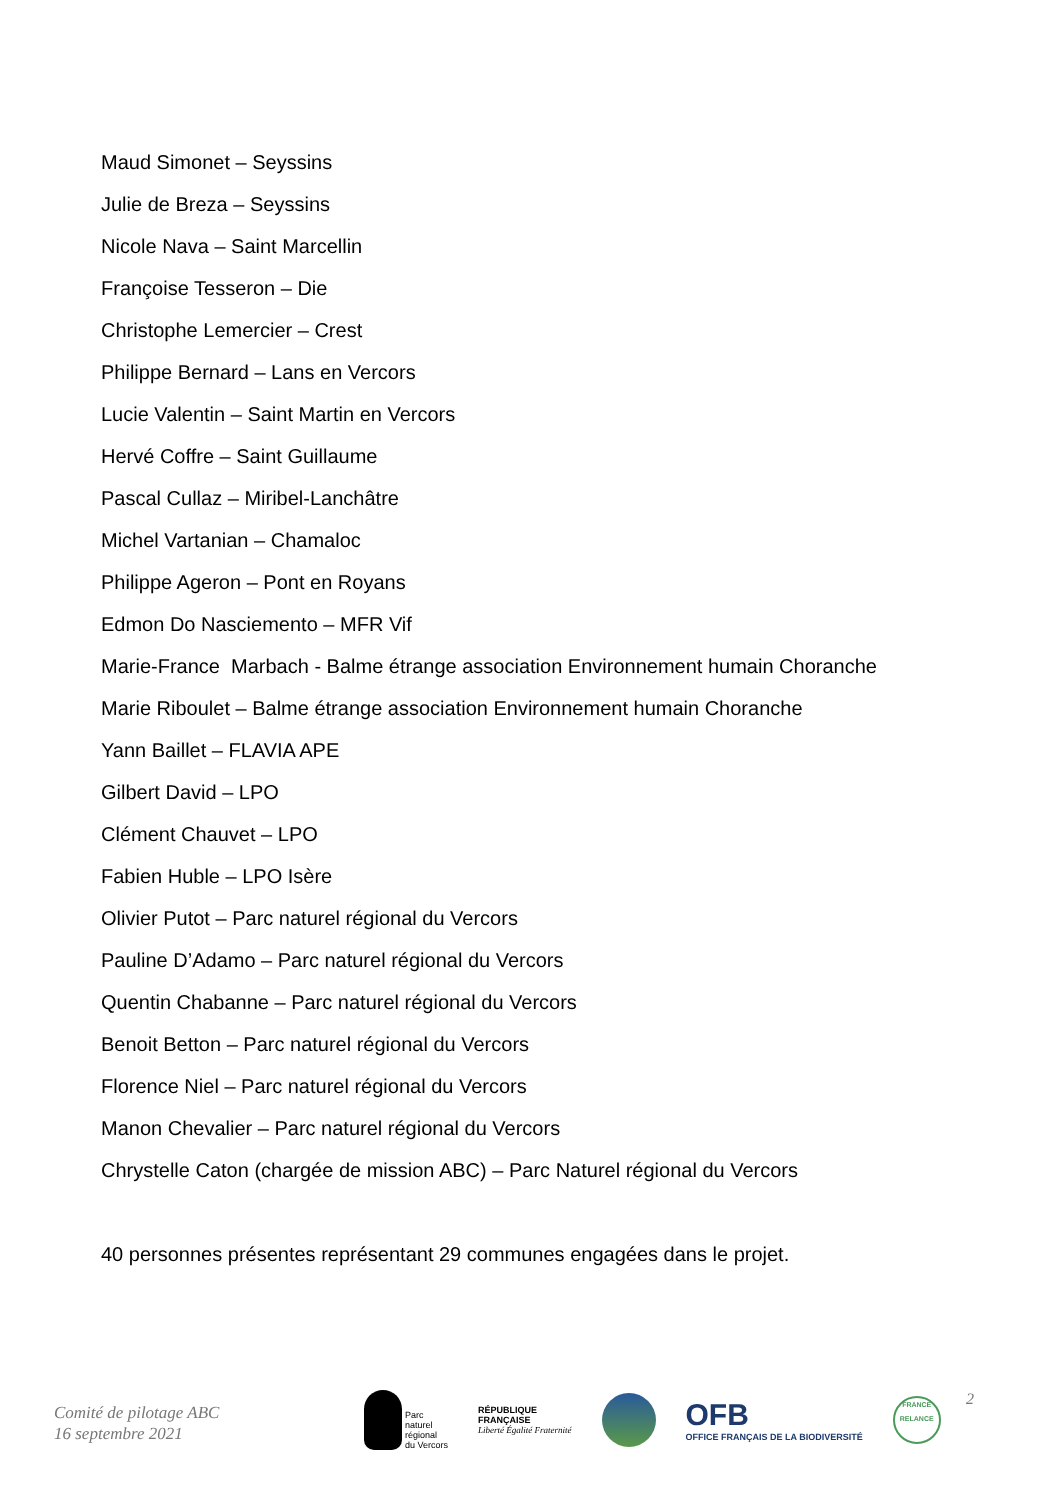Maud Simonet – Seyssins
Julie de Breza – Seyssins
Nicole Nava – Saint Marcellin
Françoise Tesseron – Die
Christophe Lemercier – Crest
Philippe Bernard – Lans en Vercors
Lucie Valentin – Saint Martin en Vercors
Hervé Coffre – Saint Guillaume
Pascal Cullaz – Miribel-Lanchâtre
Michel Vartanian – Chamaloc
Philippe Ageron – Pont en Royans
Edmon Do Nasciemento – MFR Vif
Marie-France Marbach - Balme étrange association Environnement humain Choranche
Marie Riboulet – Balme étrange association Environnement humain Choranche
Yann Baillet – FLAVIA APE
Gilbert David – LPO
Clément Chauvet – LPO
Fabien Huble – LPO Isère
Olivier Putot – Parc naturel régional du Vercors
Pauline D’Adamo – Parc naturel régional du Vercors
Quentin Chabanne – Parc naturel régional du Vercors
Benoit Betton – Parc naturel régional du Vercors
Florence Niel – Parc naturel régional du Vercors
Manon Chevalier – Parc naturel régional du Vercors
Chrystelle Caton (chargée de mission ABC) – Parc Naturel régional du Vercors
40 personnes présentes représentant 29 communes engagées dans le projet.
Comité de pilotage ABC
16 septembre 2021
Parc
naturel
régional
du Vercors
RÉPUBLIQUE
FRANÇAISE
Liberté Égalité Fraternité
OFB
OFFICE FRANÇAIS DE LA BIODIVERSITÉ
FRANCE
RELANCE
2